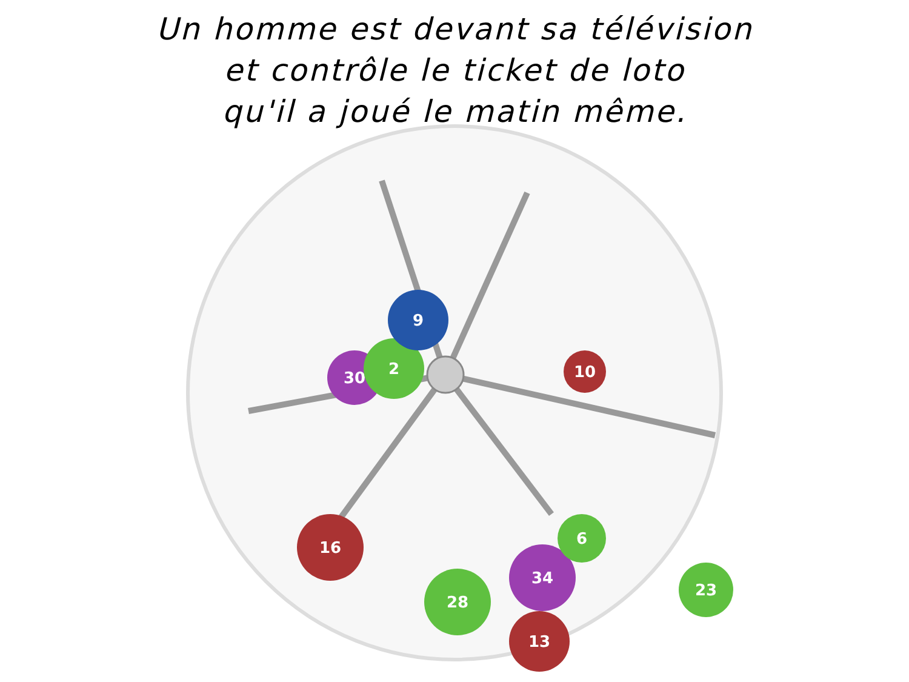Un homme est devant sa télévision
et contrôle le ticket de loto
qu'il a joué le matin même.
30
2
9
10
16
28
34
13
23
6